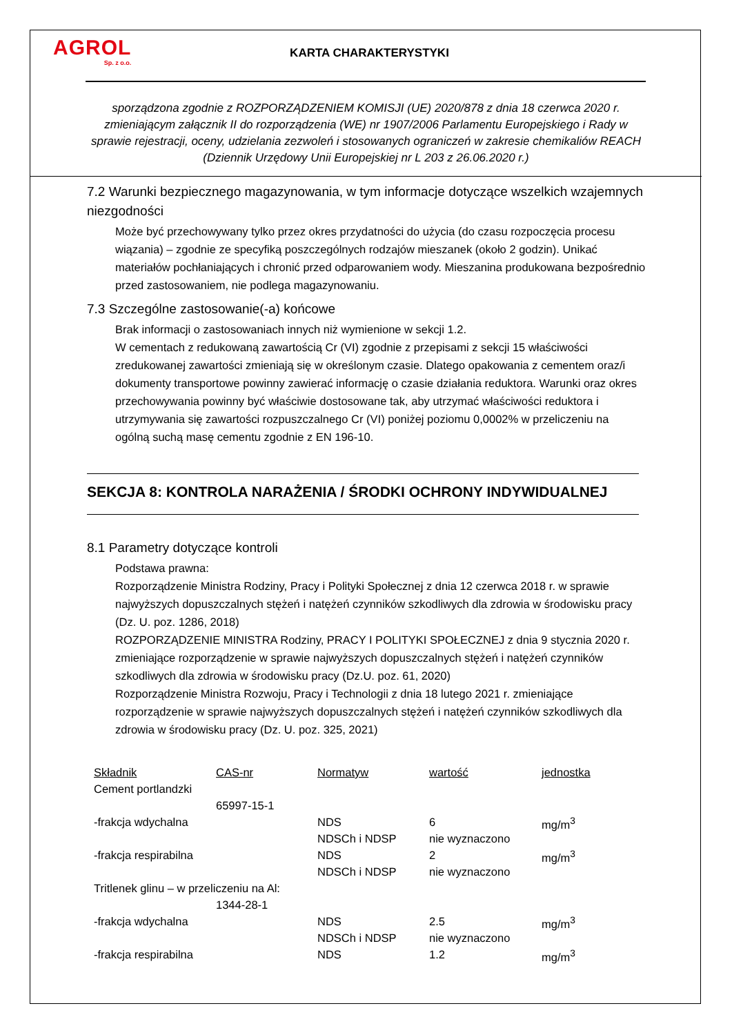AGROL
Sp. z o.o.
KARTA CHARAKTERYSTYKI
sporządzona zgodnie z ROZPORZĄDZENIEM KOMISJI (UE) 2020/878 z dnia 18 czerwca 2020 r. zmieniającym załącznik II do rozporządzenia (WE) nr 1907/2006 Parlamentu Europejskiego i Rady w sprawie rejestracji, oceny, udzielania zezwoleń i stosowanych ograniczeń w zakresie chemikaliów REACH (Dziennik Urzędowy Unii Europejskiej nr L 203 z 26.06.2020 r.)
7.2 Warunki bezpiecznego magazynowania, w tym informacje dotyczące wszelkich wzajemnych niezgodności
Może być przechowywany tylko przez okres przydatności do użycia (do czasu rozpoczęcia procesu wiązania) – zgodnie ze specyfiką poszczególnych rodzajów mieszanek (około 2 godzin). Unikać materiałów pochłaniających i chronić przed odparowaniem wody. Mieszanina produkowana bezpośrednio przed zastosowaniem, nie podlega magazynowaniu.
7.3 Szczególne zastosowanie(-a) końcowe
Brak informacji o zastosowaniach innych niż wymienione w sekcji 1.2.
W cementach z redukowaną zawartością Cr (VI) zgodnie z przepisami z sekcji 15 właściwości zredukowanej zawartości zmieniają się w określonym czasie. Dlatego opakowania z cementem oraz/i dokumenty transportowe powinny zawierać informację o czasie działania reduktora. Warunki oraz okres przechowywania powinny być właściwie dostosowane tak, aby utrzymać właściwości reduktora i utrzymywania się zawartości rozpuszczalnego Cr (VI) poniżej poziomu 0,0002% w przeliczeniu na ogólną suchą masę cementu zgodnie z EN 196-10.
SEKCJA 8: KONTROLA NARAŻENIA / ŚRODKI OCHRONY INDYWIDUALNEJ
8.1 Parametry dotyczące kontroli
Podstawa prawna:
Rozporządzenie Ministra Rodziny, Pracy i Polityki Społecznej z dnia 12 czerwca 2018 r. w sprawie najwyższych dopuszczalnych stężeń i natężeń czynników szkodliwych dla zdrowia w środowisku pracy (Dz. U. poz. 1286, 2018)
ROZPORZĄDZENIE MINISTRA Rodziny, PRACY I POLITYKI SPOŁECZNEJ z dnia 9 stycznia 2020 r. zmieniające rozporządzenie w sprawie najwyższych dopuszczalnych stężeń i natężeń czynników szkodliwych dla zdrowia w środowisku pracy (Dz.U. poz. 61, 2020)
Rozporządzenie Ministra Rozwoju, Pracy i Technologii z dnia 18 lutego 2021 r. zmieniające rozporządzenie w sprawie najwyższych dopuszczalnych stężeń i natężeń czynników szkodliwych dla zdrowia w środowisku pracy (Dz. U. poz. 325, 2021)
| Składnik | CAS-nr | Normatyw | wartość | jednostka |
| --- | --- | --- | --- | --- |
| Cement portlandzki | | | | |
| | 65997-15-1 | | | |
| -frakcja wdychalna | | NDS | 6 | mg/m<sup>3</sup> |
| | | NDSCh i NDSP | nie wyznaczono | |
| -frakcja respirabilna | | NDS | 2 | mg/m<sup>3</sup> |
| | | NDSCh i NDSP | nie wyznaczono | |
| Tritlenek glinu – w przeliczeniu na Al: | | | | |
| | 1344-28-1 | | | |
| -frakcja wdychalna | | NDS | 2.5 | mg/m<sup>3</sup> |
| | | NDSCh i NDSP | nie wyznaczono | |
| -frakcja respirabilna | | NDS | 1.2 | mg/m<sup>3</sup> |